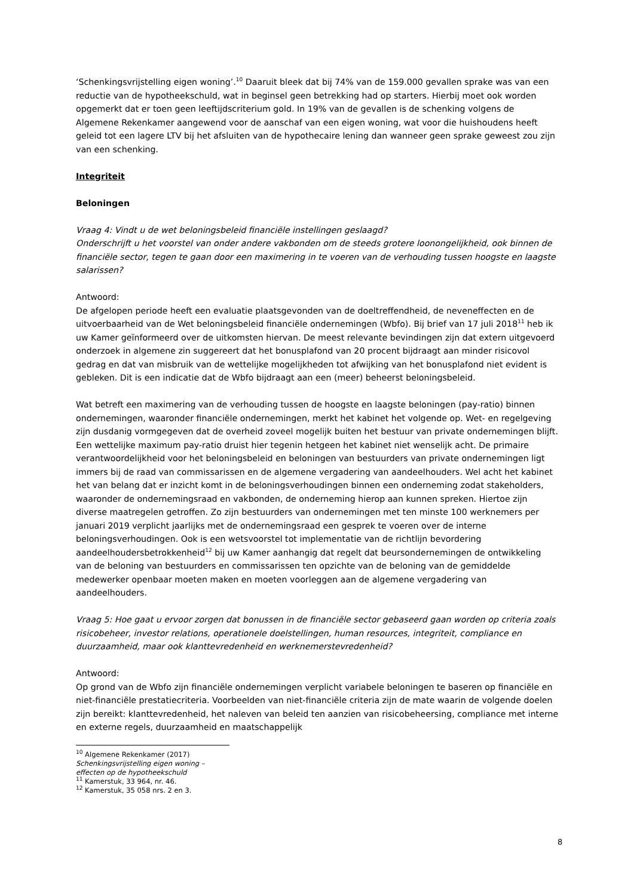‘Schenkingsvrijstelling eigen woning’.<sup>10</sup> Daaruit bleek dat bij 74% van de 159.000 gevallen sprake was van een reductie van de hypotheekschuld, wat in beginsel geen betrekking had op starters. Hierbij moet ook worden opgemerkt dat er toen geen leeftijdscriterium gold. In 19% van de gevallen is de schenking volgens de Algemene Rekenkamer aangewend voor de aanschaf van een eigen woning, wat voor die huishoudens heeft geleid tot een lagere LTV bij het afsluiten van de hypothecaire lening dan wanneer geen sprake geweest zou zijn van een schenking.
Integriteit
Beloningen
Vraag 4: Vindt u de wet beloningsbeleid financiële instellingen geslaagd?
Onderschrijft u het voorstel van onder andere vakbonden om de steeds grotere loonongelijkheid, ook binnen de financiële sector, tegen te gaan door een maximering in te voeren van de verhouding tussen hoogste en laagste salarissen?
Antwoord:
De afgelopen periode heeft een evaluatie plaatsgevonden van de doeltreffendheid, de neveneffecten en de uitvoerbaarheid van de Wet beloningsbeleid financiële ondernemingen (Wbfo). Bij brief van 17 juli 2018<sup>11</sup> heb ik uw Kamer geïnformeerd over de uitkomsten hiervan. De meest relevante bevindingen zijn dat extern uitgevoerd onderzoek in algemene zin suggereert dat het bonusplafond van 20 procent bijdraagt aan minder risicovol gedrag en dat van misbruik van de wettelijke mogelijkheden tot afwijking van het bonusplafond niet evident is gebleken. Dit is een indicatie dat de Wbfo bijdraagt aan een (meer) beheerst beloningsbeleid.
Wat betreft een maximering van de verhouding tussen de hoogste en laagste beloningen (pay-ratio) binnen ondernemingen, waaronder financiële ondernemingen, merkt het kabinet het volgende op. Wet- en regelgeving zijn dusdanig vormgegeven dat de overheid zoveel mogelijk buiten het bestuur van private ondernemingen blijft. Een wettelijke maximum pay-ratio druist hier tegenin hetgeen het kabinet niet wenselijk acht. De primaire verantwoordelijkheid voor het beloningsbeleid en beloningen van bestuurders van private ondernemingen ligt immers bij de raad van commissarissen en de algemene vergadering van aandeelhouders. Wel acht het kabinet het van belang dat er inzicht komt in de beloningsverhoudingen binnen een onderneming zodat stakeholders, waaronder de ondernemingsraad en vakbonden, de onderneming hierop aan kunnen spreken. Hiertoe zijn diverse maatregelen getroffen. Zo zijn bestuurders van ondernemingen met ten minste 100 werknemers per januari 2019 verplicht jaarlijks met de ondernemingsraad een gesprek te voeren over de interne beloningsverhoudingen. Ook is een wetsvoorstel tot implementatie van de richtlijn bevordering aandeelhoudersbetrokkenheid<sup>12</sup> bij uw Kamer aanhangig dat regelt dat beursondernemingen de ontwikkeling van de beloning van bestuurders en commissarissen ten opzichte van de beloning van de gemiddelde medewerker openbaar moeten maken en moeten voorleggen aan de algemene vergadering van aandeelhouders.
Vraag 5: Hoe gaat u ervoor zorgen dat bonussen in de financiële sector gebaseerd gaan worden op criteria zoals risicobeheer, investor relations, operationele doelstellingen, human resources, integriteit, compliance en duurzaamheid, maar ook klanttevredenheid en werknemerstevredenheid?
Antwoord:
Op grond van de Wbfo zijn financiële ondernemingen verplicht variabele beloningen te baseren op financiële en niet-financiële prestatiecriteria. Voorbeelden van niet-financiële criteria zijn de mate waarin de volgende doelen zijn bereikt: klanttevredenheid, het naleven van beleid ten aanzien van risicobeheersing, compliance met interne en externe regels, duurzaamheid en maatschappelijk
<sup>10</sup> Algemene Rekenkamer (2017) Schenkingsvrijstelling eigen woning – effecten op de hypotheekschuld
<sup>11</sup> Kamerstuk, 33 964, nr. 46.
<sup>12</sup> Kamerstuk, 35 058 nrs. 2 en 3.
8